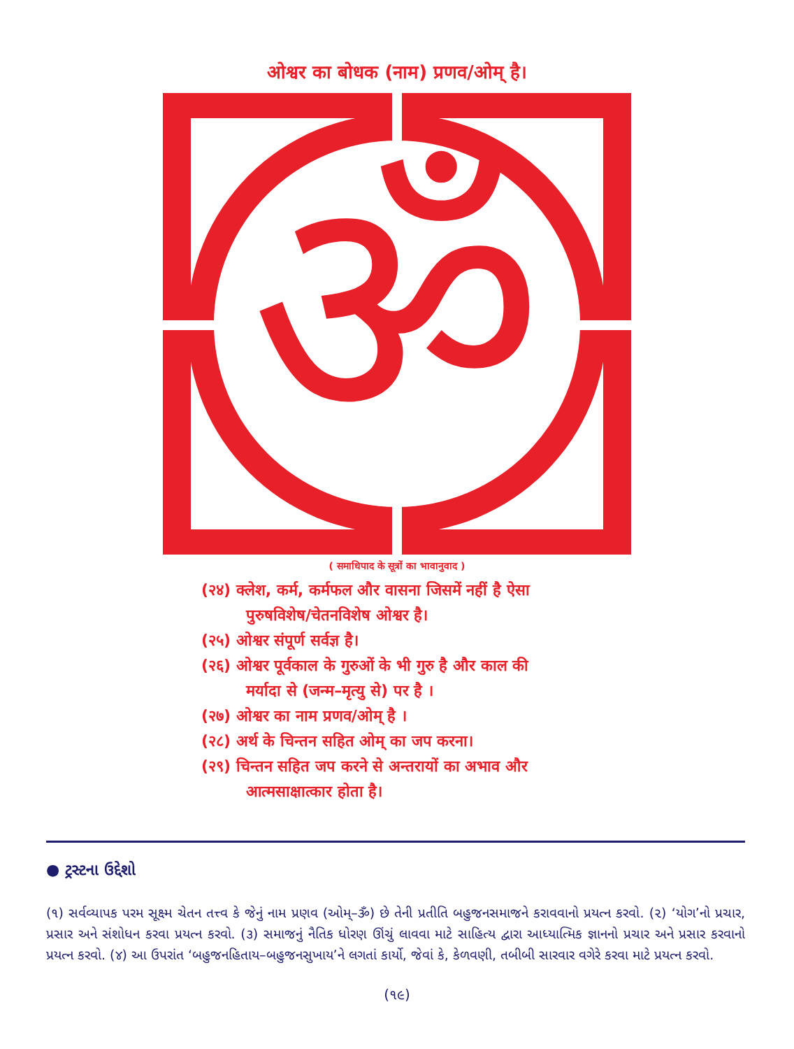ओश्वर का बोधक (नाम) प्रणव/ओम् है।
ॐ
"तस्य वाचकः प्रणवः" पा.यो.द.१.२७ अुस(परमात्मा) का नाम प्रणव(ओम्=ॐ) है। ॐ गुरु ॐ तेनुं (परमात्मा) नाम प्रणव(ओम्=ॐ) छे. PRANAVA (AUM=ॐ) IS HIS NAME.
( समाधिपाद के सूत्रों का भावानुवाद )
(२४) क्लेश, कर्म, कर्मफल और वासना जिसमें नहीं है ऐसा
पुरुषविशेष/चेतनविशेष ओश्वर है।
(२५) ओश्वर संपूर्ण सर्वज्ञ है।
(२६) ओश्वर पूर्वकाल के गुरुओं के भी गुरु है और काल की
मर्यादा से (जन्म–मृत्यु से) पर है ।
(२७) ओश्वर का नाम प्रणव/ओम् है ।
(२८) अर्थ के चिन्तन सहित ओम् का जप करना।
(२९) चिन्तन सहित जप करने से अन्तरायों का अभाव और
आत्मसाक्षात्कार होता है।
● ટ્રસ્ટના ઉદ્દેશો
(૧) સર્વવ્યાપક પરમ સૂક્ષ્મ ચેતન તત્ત્વ કે જેનું નામ પ્રણવ (ઓમ્–ૐ) છે તેની પ્રતીતિ બહુજનસમાજને કરાવવાનો પ્રયત્ન કરવો. (૨) ‘યોગ’નો પ્રચાર, પ્રસાર અને સંશોધન કરવા પ્રયત્ન કરવો. (૩) સમાજનું નૈતિક ધોરણ ઊંચું લાવવા માટે સાહિત્ય દ્વારા આધ્યાત્મિક જ્ઞાનનો પ્રચાર અને પ્રસાર કરવાનો પ્રયત્ન કરવો. (૪) આ ઉપરાંત ‘બહુજનહિતાય–બહુજનસુખાય’ને લગતાં કાર્યો, જેવાં કે, કેળવણી, તબીબી સારવાર વગેરે કરવા માટે પ્રયત્ન કરવો.
(૧૯)